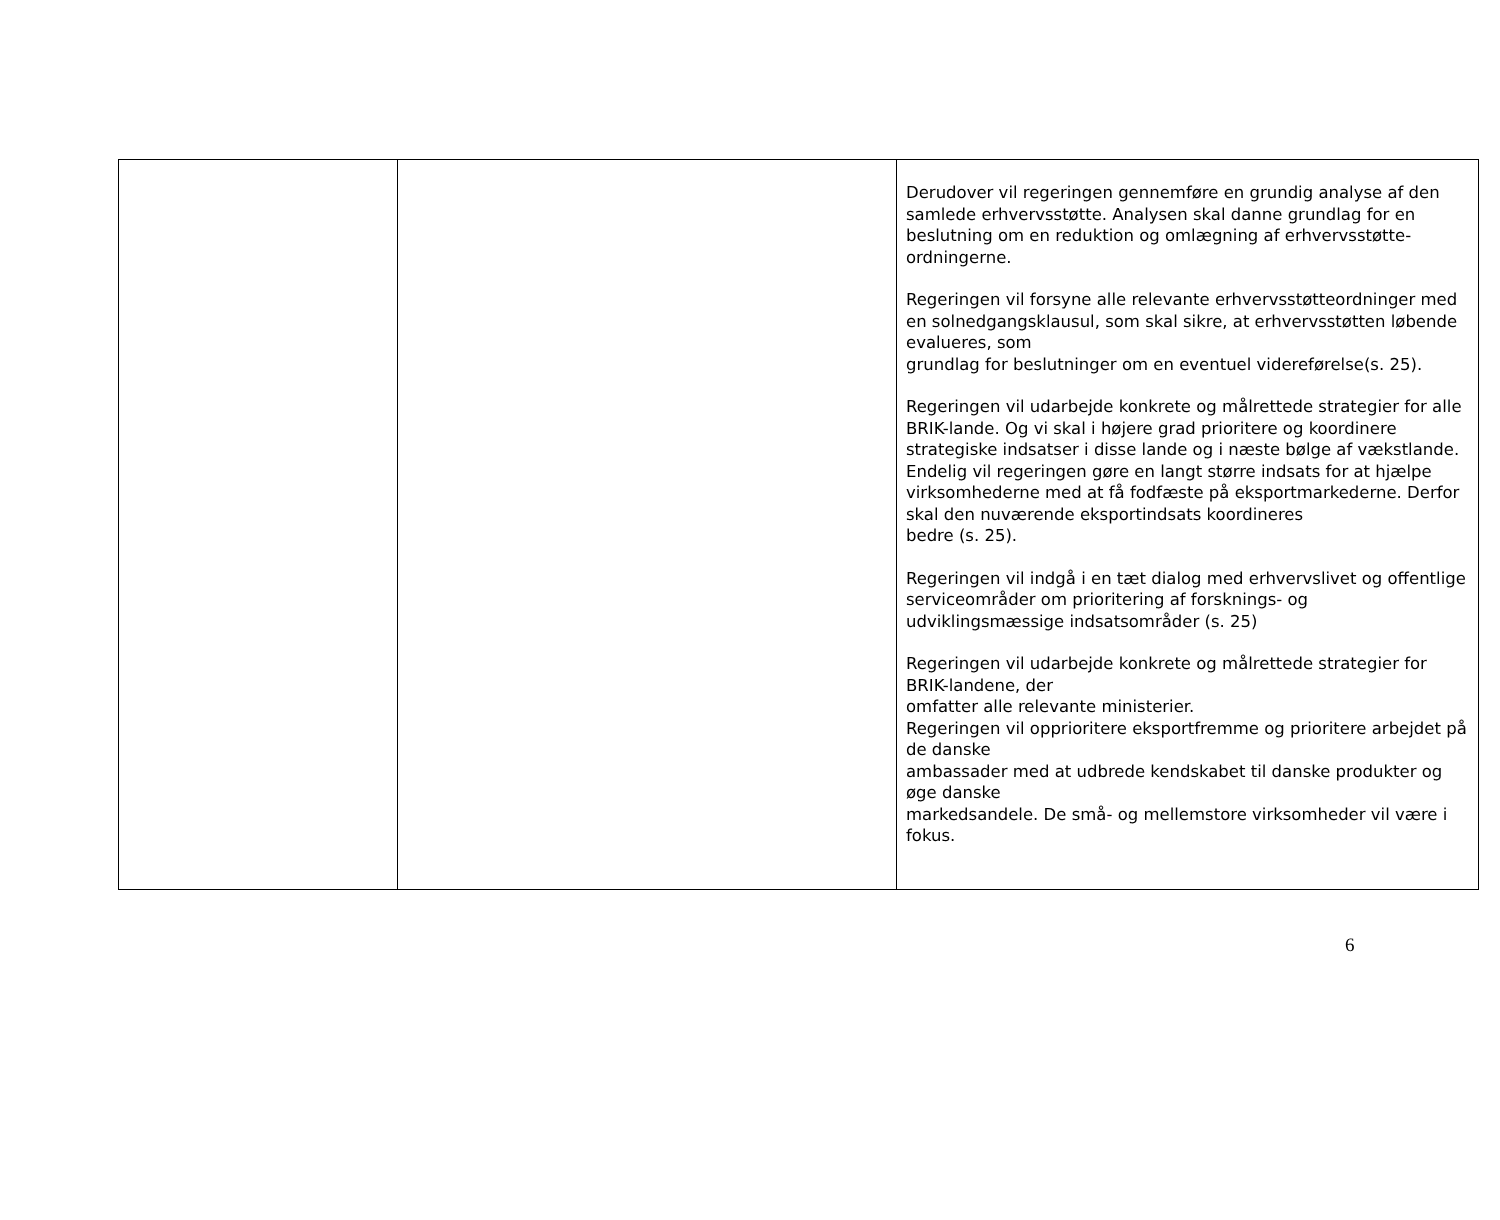| | | Derudover vil regeringen gennemføre en grundig analyse af den samlede erhvervsstøtte. Analysen skal danne grundlag for en beslutning om en reduktion og omlægning af erhvervsstøtte-ordningerne. Regeringen vil forsyne alle relevante erhvervsstøtteordninger med en solnedgangsklausul, som skal sikre, at erhvervsstøtten løbende evalueres, som grundlag for beslutninger om en eventuel videreførelse(s. 25). Regeringen vil udarbejde konkrete og målrettede strategier for alle BRIK-lande. Og vi skal i højere grad prioritere og koordinere strategiske indsatser i disse lande og i næste bølge af vækstlande. Endelig vil regeringen gøre en langt større indsats for at hjælpe virksomhederne med at få fodfæste på eksportmarkederne. Derfor skal den nuværende eksportindsats koordineres bedre (s. 25). Regeringen vil indgå i en tæt dialog med erhvervslivet og offentlige serviceområder om prioritering af forsknings- og udviklingsmæssige indsatsområder (s. 25) Regeringen vil udarbejde konkrete og målrettede strategier for BRIK-landene, der omfatter alle relevante ministerier. Regeringen vil opprioritere eksportfremme og prioritere arbejdet på de danske ambassader med at udbrede kendskabet til danske produkter og øge danske markedsandele. De små- og mellemstore virksomheder vil være i fokus. |
6